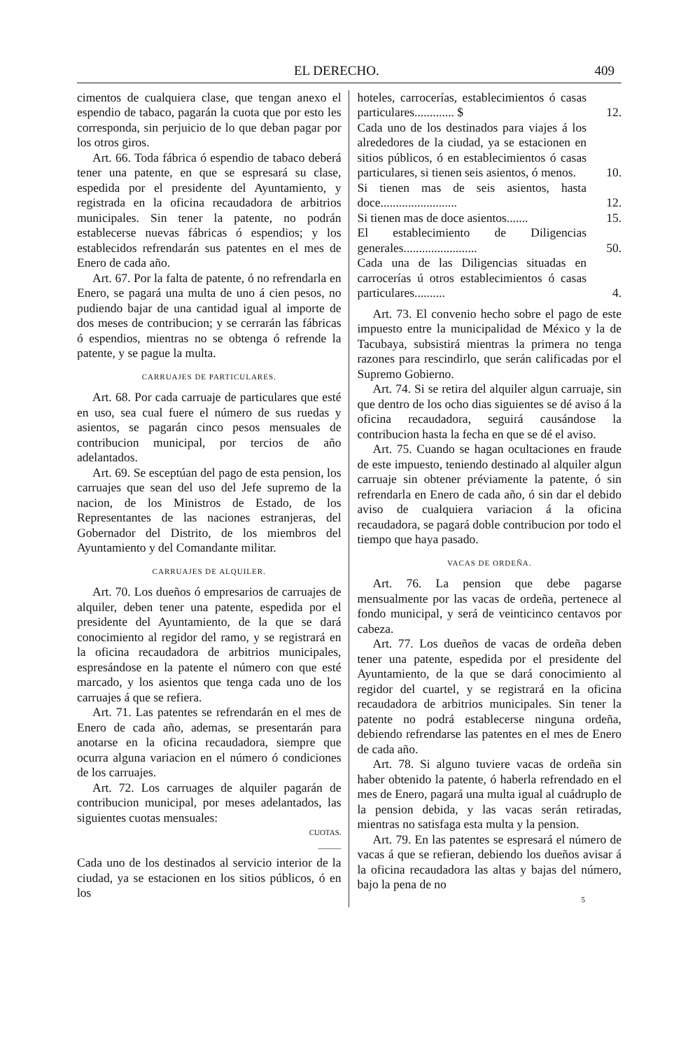EL DERECHO. 409
cimentos de cualquiera clase, que tengan anexo el espendio de tabaco, pagarán la cuota que por esto les corresponda, sin perjuicio de lo que deban pagar por los otros giros.
Art. 66. Toda fábrica ó espendio de tabaco deberá tener una patente, en que se espresará su clase, espedida por el presidente del Ayuntamiento, y registrada en la oficina recaudadora de arbitrios municipales. Sin tener la patente, no podrán establecerse nuevas fábricas ó espendios; y los establecidos refrendarán sus patentes en el mes de Enero de cada año.
Art. 67. Por la falta de patente, ó no refrendarla en Enero, se pagará una multa de uno á cien pesos, no pudiendo bajar de una cantidad igual al importe de dos meses de contribucion; y se cerrarán las fábricas ó espendios, mientras no se obtenga ó refrende la patente, y se pague la multa.
CARRUAJES DE PARTICULARES.
Art. 68. Por cada carruaje de particulares que esté en uso, sea cual fuere el número de sus ruedas y asientos, se pagarán cinco pesos mensuales de contribucion municipal, por tercios de año adelantados.
Art. 69. Se esceptúan del pago de esta pension, los carruajes que sean del uso del Jefe supremo de la nacion, de los Ministros de Estado, de los Representantes de las naciones estranjeras, del Gobernador del Distrito, de los miembros del Ayuntamiento y del Comandante militar.
CARRUAJES DE ALQUILER.
Art. 70. Los dueños ó empresarios de carruajes de alquiler, deben tener una patente, espedida por el presidente del Ayuntamiento, de la que se dará conocimiento al regidor del ramo, y se registrará en la oficina recaudadora de arbitrios municipales, espresándose en la patente el número con que esté marcado, y los asientos que tenga cada uno de los carruajes á que se refiera.
Art. 71. Las patentes se refrendarán en el mes de Enero de cada año, ademas, se presentarán para anotarse en la oficina recaudadora, siempre que ocurra alguna variacion en el número ó condiciones de los carruajes.
Art. 72. Los carruages de alquiler pagarán de contribucion municipal, por meses adelantados, las siguientes cuotas mensuales:
CUOTAS.
———
Cada uno de los destinados al servicio interior de la ciudad, ya se estacionen en los sitios públicos, ó en los
| hoteles, carrocerías, establecimientos ó casas particulares............. $ | 12. |
| Cada uno de los destinados para viajes á los alrededores de la ciudad, ya se estacionen en sitios públicos, ó en establecimientos ó casas particulares, si tienen seis asientos, ó menos. | 10. |
| Si tienen mas de seis asientos, hasta doce......................... | 12. |
| Si tienen mas de doce asientos....... | 15. |
| El establecimiento de Diligencias generales........................ | 50. |
| Cada una de las Diligencias situadas en carrocerías ú otros establecimientos ó casas particulares.......... | 4. |
Art. 73. El convenio hecho sobre el pago de este impuesto entre la municipalidad de México y la de Tacubaya, subsistirá mientras la primera no tenga razones para rescindirlo, que serán calificadas por el Supremo Gobierno.
Art. 74. Si se retira del alquiler algun carruaje, sin que dentro de los ocho dias siguientes se dé aviso á la oficina recaudadora, seguirá causándose la contribucion hasta la fecha en que se dé el aviso.
Art. 75. Cuando se hagan ocultaciones en fraude de este impuesto, teniendo destinado al alquiler algun carruaje sin obtener préviamente la patente, ó sin refrendarla en Enero de cada año, ó sin dar el debido aviso de cualquiera variacion á la oficina recaudadora, se pagará doble contribucion por todo el tiempo que haya pasado.
VACAS DE ORDEÑA.
Art. 76. La pension que debe pagarse mensualmente por las vacas de ordeña, pertenece al fondo municipal, y será de veinticinco centavos por cabeza.
Art. 77. Los dueños de vacas de ordeña deben tener una patente, espedida por el presidente del Ayuntamiento, de la que se dará conocimiento al regidor del cuartel, y se registrará en la oficina recaudadora de arbitrios municipales. Sin tener la patente no podrá establecerse ninguna ordeña, debiendo refrendarse las patentes en el mes de Enero de cada año.
Art. 78. Si alguno tuviere vacas de ordeña sin haber obtenido la patente, ó haberla refrendado en el mes de Enero, pagará una multa igual al cuádruplo de la pension debida, y las vacas serán retiradas, mientras no satisfaga esta multa y la pension.
Art. 79. En las patentes se espresará el número de vacas á que se refieran, debiendo los dueños avisar á la oficina recaudadora las altas y bajas del número, bajo la pena de no
5